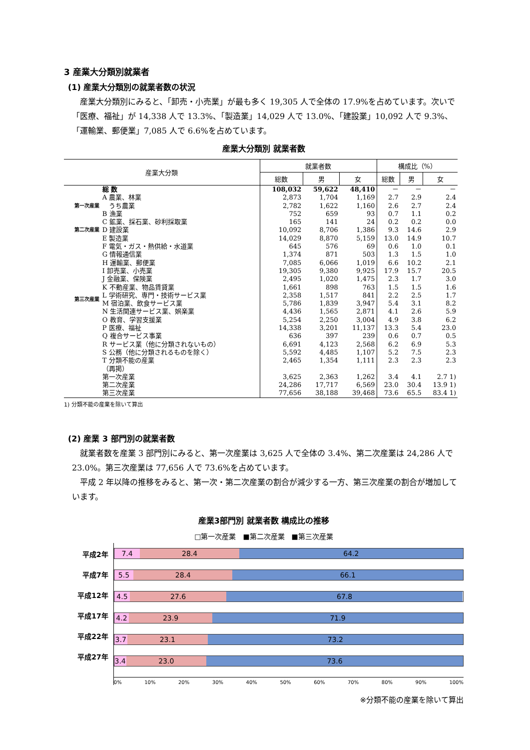3 産業大分類別就業者
(1) 産業大分類別の就業者数の状況
産業大分類別にみると、「卸売・小売業」が最も多く 19,305 人で全体の 17.9%を占めています。次いで「医療、福祉」が 14,338 人で 13.3%、「製造業」14,029 人で 13.0%、「建設業」10,092 人で 9.3%、「運輸業、郵便業」7,085 人で 6.6%を占めています。
産業大分類別 就業者数
| 産業大分類 | | 就業者数 | | | 構成比（%） | | |
| --- | --- | --- | --- | --- | --- | --- | --- |
| | | 総数 | 男 | 女 | 総数 | 男 | 女 |
| | 総 数 | 108,032 | 59,622 | 48,410 | － | － | － |
| 第一次産業 | A 農業、林業 | 2,873 | 1,704 | 1,169 | 2.7 | 2.9 | 2.4 |
| | うち農業 | 2,782 | 1,622 | 1,160 | 2.6 | 2.7 | 2.4 |
| | B 漁業 | 752 | 659 | 93 | 0.7 | 1.1 | 0.2 |
| 第二次産業 | C 鉱業、採石業、砂利採取業 | 165 | 141 | 24 | 0.2 | 0.2 | 0.0 |
| | D 建設業 | 10,092 | 8,706 | 1,386 | 9.3 | 14.6 | 2.9 |
| | E 製造業 | 14,029 | 8,870 | 5,159 | 13.0 | 14.9 | 10.7 |
| 第三次産業 | F 電気・ガス・熱供給・水道業 | 645 | 576 | 69 | 0.6 | 1.0 | 0.1 |
| | G 情報通信業 | 1,374 | 871 | 503 | 1.3 | 1.5 | 1.0 |
| | H 運輸業、郵便業 | 7,085 | 6,066 | 1,019 | 6.6 | 10.2 | 2.1 |
| | I 卸売業、小売業 | 19,305 | 9,380 | 9,925 | 17.9 | 15.7 | 20.5 |
| | J 金融業、保険業 | 2,495 | 1,020 | 1,475 | 2.3 | 1.7 | 3.0 |
| | K 不動産業、物品賃貸業 | 1,661 | 898 | 763 | 1.5 | 1.5 | 1.6 |
| | L 学術研究、専門・技術サービス業 | 2,358 | 1,517 | 841 | 2.2 | 2.5 | 1.7 |
| | M 宿泊業、飲食サービス業 | 5,786 | 1,839 | 3,947 | 5.4 | 3.1 | 8.2 |
| | N 生活関連サービス業、娯楽業 | 4,436 | 1,565 | 2,871 | 4.1 | 2.6 | 5.9 |
| | O 教育、学習支援業 | 5,254 | 2,250 | 3,004 | 4.9 | 3.8 | 6.2 |
| | P 医療、福祉 | 14,338 | 3,201 | 11,137 | 13.3 | 5.4 | 23.0 |
| | Q 複合サービス事業 | 636 | 397 | 239 | 0.6 | 0.7 | 0.5 |
| | R サービス業（他に分類されないもの） | 6,691 | 4,123 | 2,568 | 6.2 | 6.9 | 5.3 |
| | S 公務（他に分類されるものを除く） | 5,592 | 4,485 | 1,107 | 5.2 | 7.5 | 2.3 |
| | T 分類不能の産業 | 2,465 | 1,354 | 1,111 | 2.3 | 2.3 | 2.3 |
| | （再掲） | | | | | | |
| | 第一次産業 | 3,625 | 2,363 | 1,262 | 3.4 | 4.1 | 2.7 1) |
| | 第二次産業 | 24,286 | 17,717 | 6,569 | 23.0 | 30.4 | 13.9 1) |
| | 第三次産業 | 77,656 | 38,188 | 39,468 | 73.6 | 65.5 | 83.4 1) |
1) 分類不能の産業を除いて算出
(2) 産業 3 部門別の就業者数
就業者数を産業 3 部門別にみると、第一次産業は 3,625 人で全体の 3.4%、第二次産業は 24,286 人で 23.0%。第三次産業は 77,656 人で 73.6%を占めています。
平成 2 年以降の推移をみると、第一次・第二次産業の割合が減少する一方、第三次産業の割合が増加しています。
産業3部門別 就業者数 構成比の推移
□第一次産業　■第二次産業　■第三次産業
平成2年
平成7年
平成12年
平成17年
平成22年
平成27年
7.4 28.4 64.2
5.5 28.4 66.1
4.5 27.6 67.8
4.2 23.9 71.9
3.7 23.1 73.2
3.4 23.0 73.6
0% 10% 20% 30% 40% 50% 60% 70% 80% 90% 100%
※分類不能の産業を除いて算出